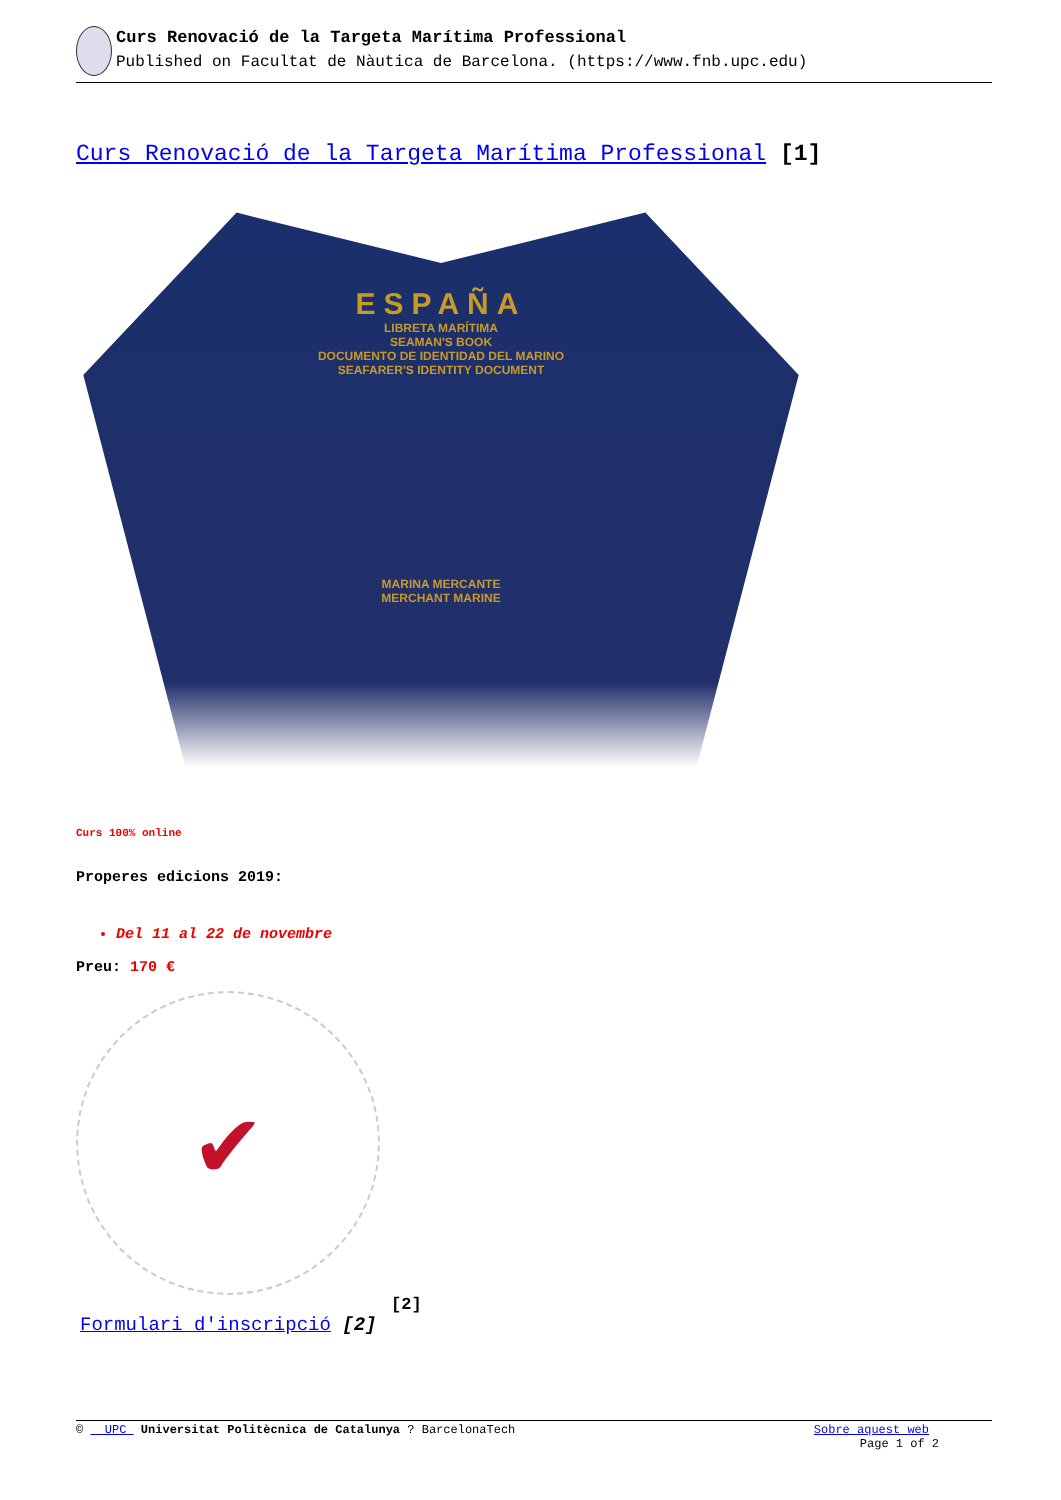Curs Renovació de la Targeta Marítima Professional
Published on Facultat de Nàutica de Barcelona. (https://www.fnb.upc.edu)
Curs Renovació de la Targeta Marítima Professional [1]
ESPAÑA
LIBRETA MARÍTIMA
SEAMAN'S BOOK
DOCUMENTO DE IDENTIDAD DEL MARINO
SEAFARER'S IDENTITY DOCUMENT
MARINA MERCANTE
MERCHANT MARINE
Curs 100% online
Properes edicions 2019:
Del 11 al 22 de novembre
Preu: 170 €
✔
[2]
Formulari d'inscripció [2]
© UPC Universitat Politècnica de Catalunya ? BarcelonaTech Sobre aquest web
Page 1 of 2